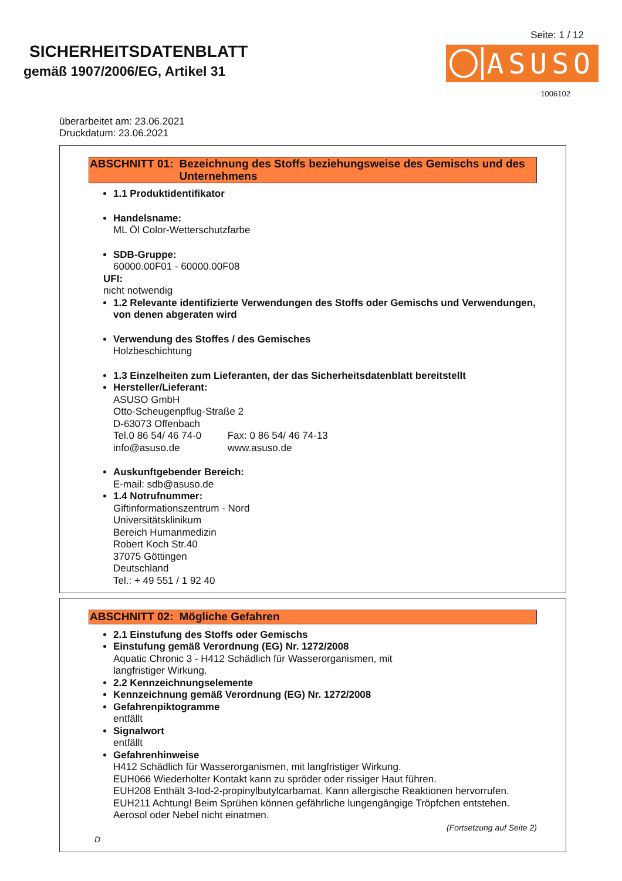SICHERHEITSDATENBLATT
gemäß 1907/2006/EG, Artikel 31
Seite: 1 / 12
ASUSO
1006102
überarbeitet am: 23.06.2021
Druckdatum: 23.06.2021
ABSCHNITT 01: Bezeichnung des Stoffs beziehungsweise des Gemischs und des Unternehmens
1.1 Produktidentifikator
Handelsname:
ML Öl Color-Wetterschutzfarbe
SDB-Gruppe:
60000.00F01 - 60000.00F08
UFI:
nicht notwendig
1.2 Relevante identifizierte Verwendungen des Stoffs oder Gemischs und Verwendungen, von denen abgeraten wird
Verwendung des Stoffes / des Gemisches
Holzbeschichtung
1.3 Einzelheiten zum Lieferanten, der das Sicherheitsdatenblatt bereitstellt
Hersteller/Lieferant:
ASUSO GmbH
Otto-Scheugenpflug-Straße 2
D-63073 Offenbach
Tel.0 86 54/ 46 74-0 Fax: 0 86 54/ 46 74-13
info@asuso.de www.asuso.de
Auskunftgebender Bereich:
E-mail: sdb@asuso.de
1.4 Notrufnummer:
Giftinformationszentrum - Nord
Universitätsklinikum
Bereich Humanmedizin
Robert Koch Str.40
37075 Göttingen
Deutschland
Tel.: + 49 551 / 1 92 40
ABSCHNITT 02: Mögliche Gefahren
2.1 Einstufung des Stoffs oder Gemischs
Einstufung gemäß Verordnung (EG) Nr. 1272/2008
Aquatic Chronic 3 - H412 Schädlich für Wasserorganismen, mit
langfristiger Wirkung.
2.2 Kennzeichnungselemente
Kennzeichnung gemäß Verordnung (EG) Nr. 1272/2008
Gefahrenpiktogramme
entfällt
Signalwort
entfällt
Gefahrenhinweise
H412 Schädlich für Wasserorganismen, mit langfristiger Wirkung.
EUH066 Wiederholter Kontakt kann zu spröder oder rissiger Haut führen.
EUH208 Enthält 3-Iod-2-propinylbutylcarbamat. Kann allergische Reaktionen hervorrufen.
EUH211 Achtung! Beim Sprühen können gefährliche lungengängige Tröpfchen entstehen.
Aerosol oder Nebel nicht einatmen.
(Fortsetzung auf Seite 2)
D